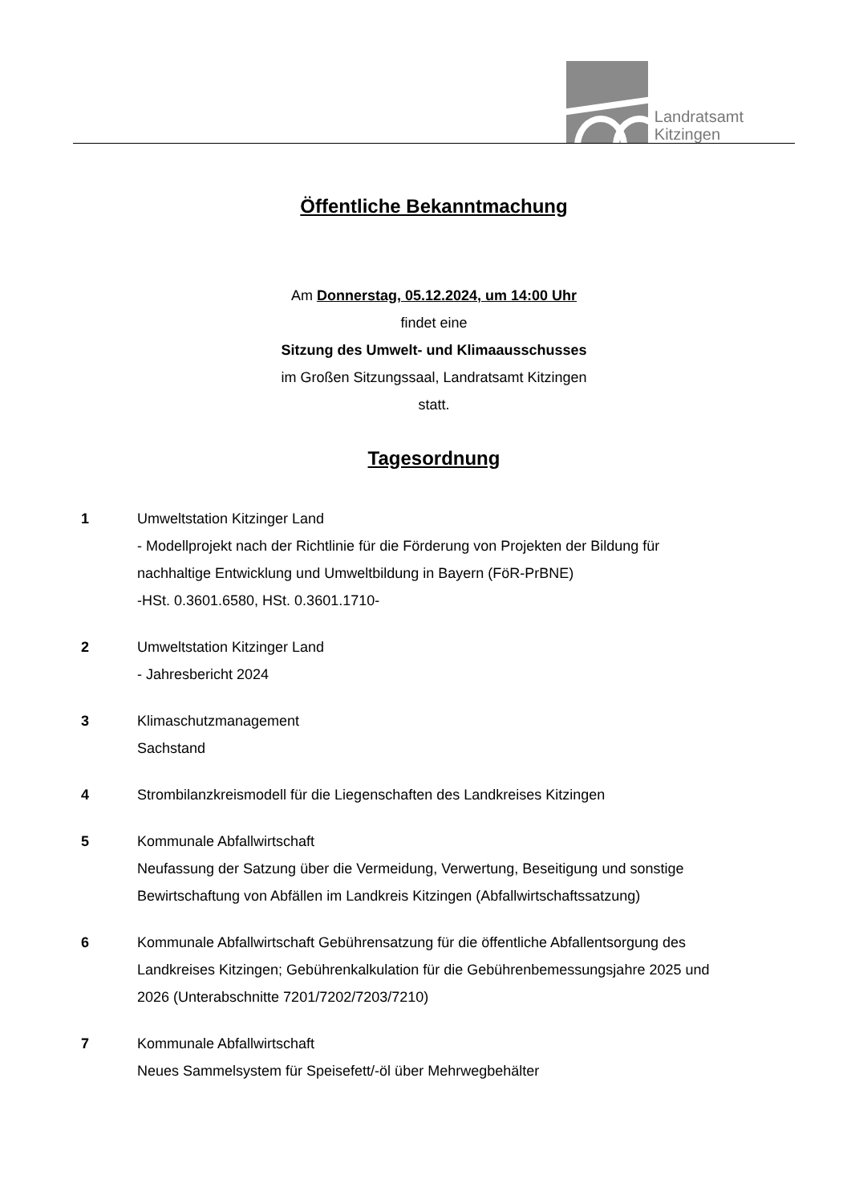Landratsamt
Kitzingen
Öffentliche Bekanntmachung
Am Donnerstag, 05.12.2024, um 14:00 Uhr
findet eine
Sitzung des Umwelt- und Klimaausschusses
im Großen Sitzungssaal, Landratsamt Kitzingen
statt.
Tagesordnung
1 Umweltstation Kitzinger Land
- Modellprojekt nach der Richtlinie für die Förderung von Projekten der Bildung für nachhaltige Entwicklung und Umweltbildung in Bayern (FöR-PrBNE)
-HSt. 0.3601.6580, HSt. 0.3601.1710-
2 Umweltstation Kitzinger Land
- Jahresbericht 2024
3 Klimaschutzmanagement
Sachstand
4 Strombilanzkreismodell für die Liegenschaften des Landkreises Kitzingen
5 Kommunale Abfallwirtschaft
Neufassung der Satzung über die Vermeidung, Verwertung, Beseitigung und sonstige Bewirtschaftung von Abfällen im Landkreis Kitzingen (Abfallwirtschaftssatzung)
6 Kommunale Abfallwirtschaft Gebührensatzung für die öffentliche Abfallentsorgung des Landkreises Kitzingen; Gebührenkalkulation für die Gebührenbemessungsjahre 2025 und 2026 (Unterabschnitte 7201/7202/7203/7210)
7 Kommunale Abfallwirtschaft
Neues Sammelsystem für Speisefett/-öl über Mehrwegbehälter